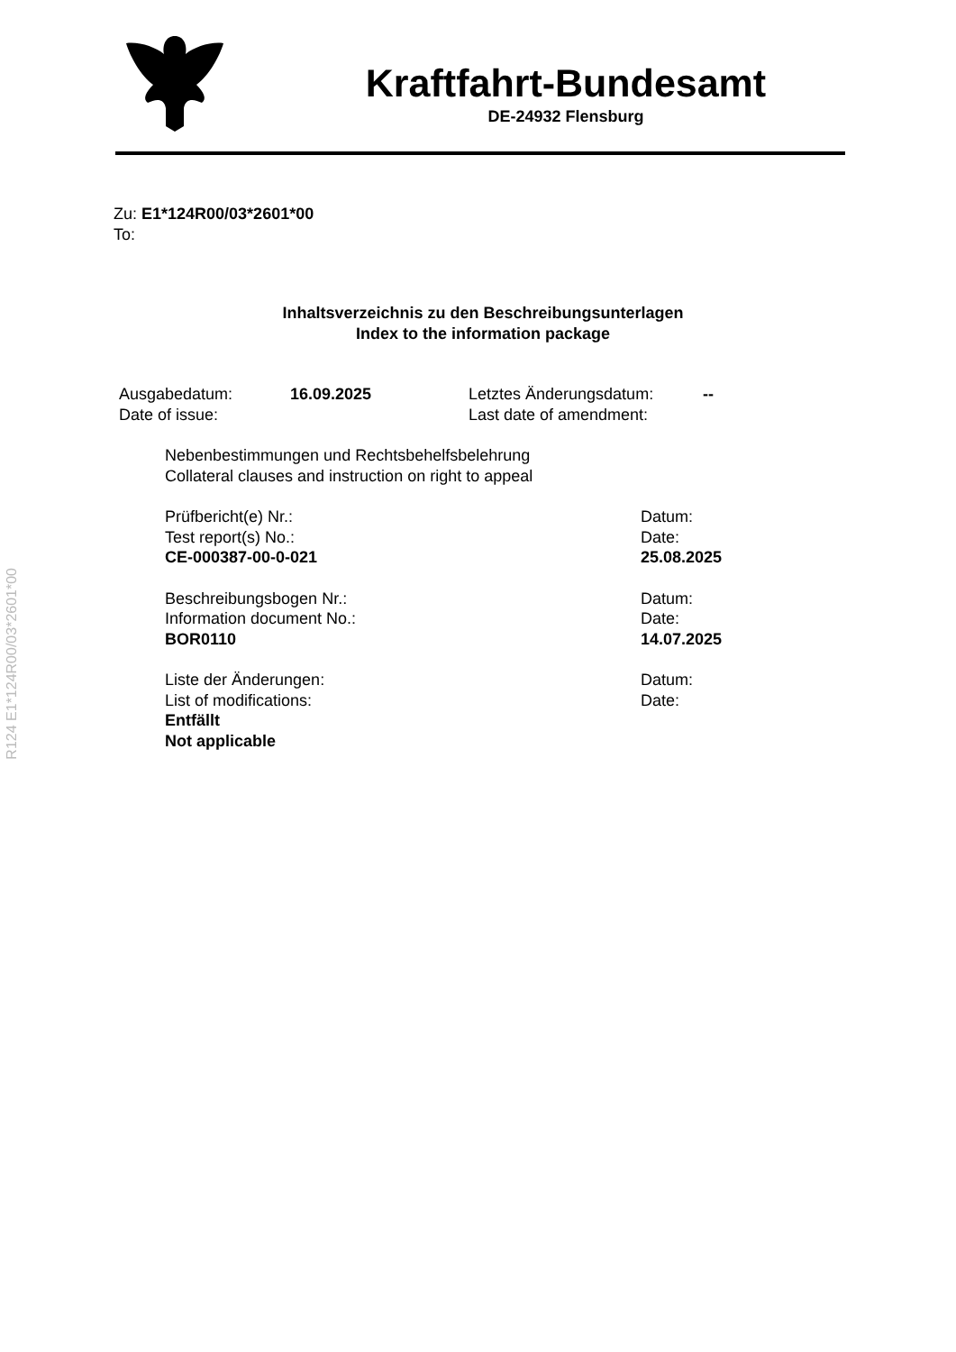Kraftfahrt-Bundesamt
DE-24932 Flensburg
Zu: E1*124R00/03*2601*00
To:
Inhaltsverzeichnis zu den Beschreibungsunterlagen
Index to the information package
Ausgabedatum:
Date of issue:
16.09.2025 Letztes Änderungsdatum:
Last date of amendment:
--
Nebenbestimmungen und Rechtsbehelfsbelehrung
Collateral clauses and instruction on right to appeal
Prüfbericht(e) Nr.:
Test report(s) No.:
CE-000387-00-0-021
Datum:
Date:
25.08.2025
Beschreibungsbogen Nr.:
Information document No.:
BOR0110
Datum:
Date:
14.07.2025
Liste der Änderungen:
List of modifications:
Entfällt
Not applicable
Datum:
Date:
R124 E1*124R00/03*2601*00